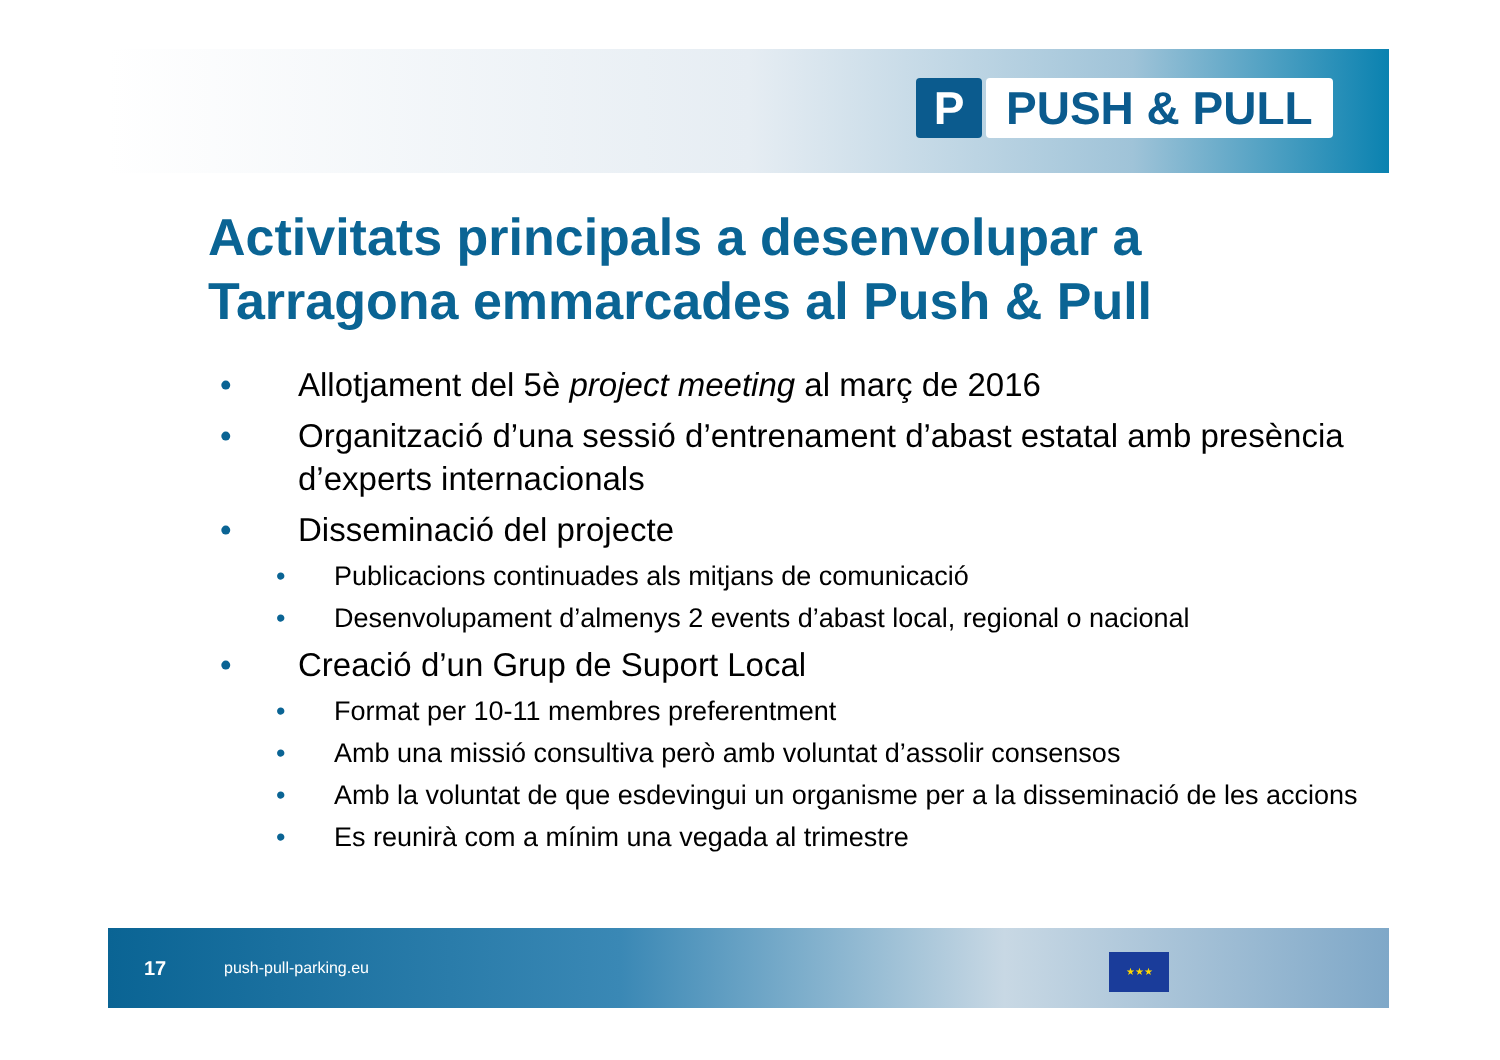P PUSH & PULL
Activitats principals a desenvolupar a Tarragona emmarcades al Push & Pull
• Allotjament del 5è project meeting al març de 2016
• Organització d’una sessió d’entrenament d’abast estatal amb presència d’experts internacionals
• Disseminació del projecte
• Publicacions continuades als mitjans de comunicació
• Desenvolupament d’almenys 2 events d’abast local, regional o nacional
• Creació d’un Grup de Suport Local
• Format per 10-11 membres preferentment
• Amb una missió consultiva però amb voluntat d’assolir consensos
• Amb la voluntat de que esdevingui un organisme per a la disseminació de les accions
• Es reunirà com a mínim una vegada al trimestre
17 push-pull-parking.eu
★★★